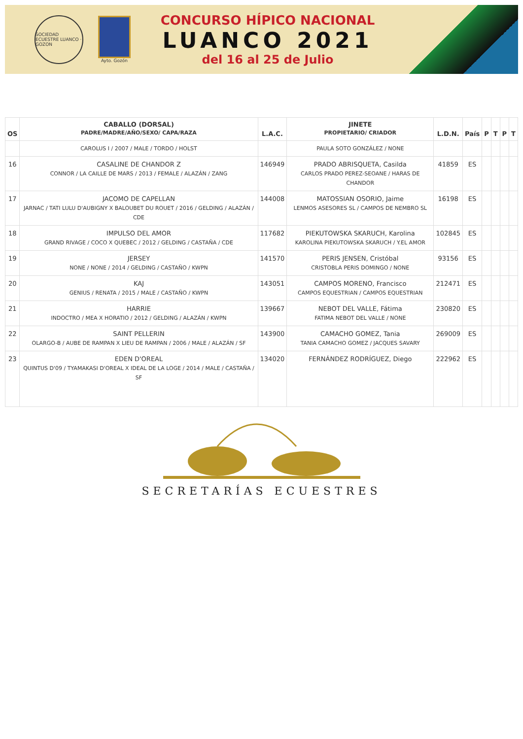SOCIEDAD ECUESTRE LUANCO · GOZON
Ayto. Gozón
CONCURSO HÍPICO NACIONAL
LUANCO 2021
del 16 al 25 de Julio
| OS | CABALLO (DORSAL) PADRE/MADRE/AÑO/SEXO/ CAPA/RAZA | L.A.C. | JINETE PROPIETARIO/ CRIADOR | L.D.N. | País | P | T | P | T |
| --- | --- | --- | --- | --- | --- | --- | --- | --- | --- |
| | CAROLUS I / 2007 / MALE / TORDO / HOLST | | PAULA SOTO GONZÁLEZ / NONE | | | | | | |
| 16 | CASALINE DE CHANDOR Z CONNOR / LA CAILLE DE MARS / 2013 / FEMALE / ALAZÁN / ZANG | 146949 | PRADO ABRISQUETA, Casilda CARLOS PRADO PEREZ-SEOANE / HARAS DE CHANDOR | 41859 | ES | | | | |
| 17 | JACOMO DE CAPELLAN JARNAC / TATI LULU D'AUBIGNY X BALOUBET DU ROUET / 2016 / GELDING / ALAZÁN / CDE | 144008 | MATOSSIAN OSORIO, Jaime LENMOS ASESORES SL / CAMPOS DE NEMBRO SL | 16198 | ES | | | | |
| 18 | IMPULSO DEL AMOR GRAND RIVAGE / COCO X QUEBEC / 2012 / GELDING / CASTAÑA / CDE | 117682 | PIEKUTOWSKA SKARUCH, Karolina KAROLINA PIEKUTOWSKA SKARUCH / Y.EL AMOR | 102845 | ES | | | | |
| 19 | JERSEY NONE / NONE / 2014 / GELDING / CASTAÑO / KWPN | 141570 | PERIS JENSEN, Cristóbal CRISTOBLA PERIS DOMINGO / NONE | 93156 | ES | | | | |
| 20 | KAJ GENIUS / RENATA / 2015 / MALE / CASTAÑO / KWPN | 143051 | CAMPOS MORENO, Francisco CAMPOS EQUESTRIAN / CAMPOS EQUESTRIAN | 212471 | ES | | | | |
| 21 | HARRIE INDOCTRO / MEA X HORATIO / 2012 / GELDING / ALAZÁN / KWPN | 139667 | NEBOT DEL VALLE, Fátima FATIMA NEBOT DEL VALLE / NONE | 230820 | ES | | | | |
| 22 | SAINT PELLERIN OLARGO-B / AUBE DE RAMPAN X LIEU DE RAMPAN / 2006 / MALE / ALAZÁN / SF | 143900 | CAMACHO GOMEZ, Tania TANIA CAMACHO GOMEZ / JACQUES SAVARY | 269009 | ES | | | | |
| 23 | EDEN D'OREAL QUINTUS D'09 / TYAMAKASI D'OREAL X IDEAL DE LA LOGE / 2014 / MALE / CASTAÑA / SF | 134020 | FERNÁNDEZ RODRÍGUEZ, Diego | 222962 | ES | | | | |
SECRETARÍAS ECUESTRES